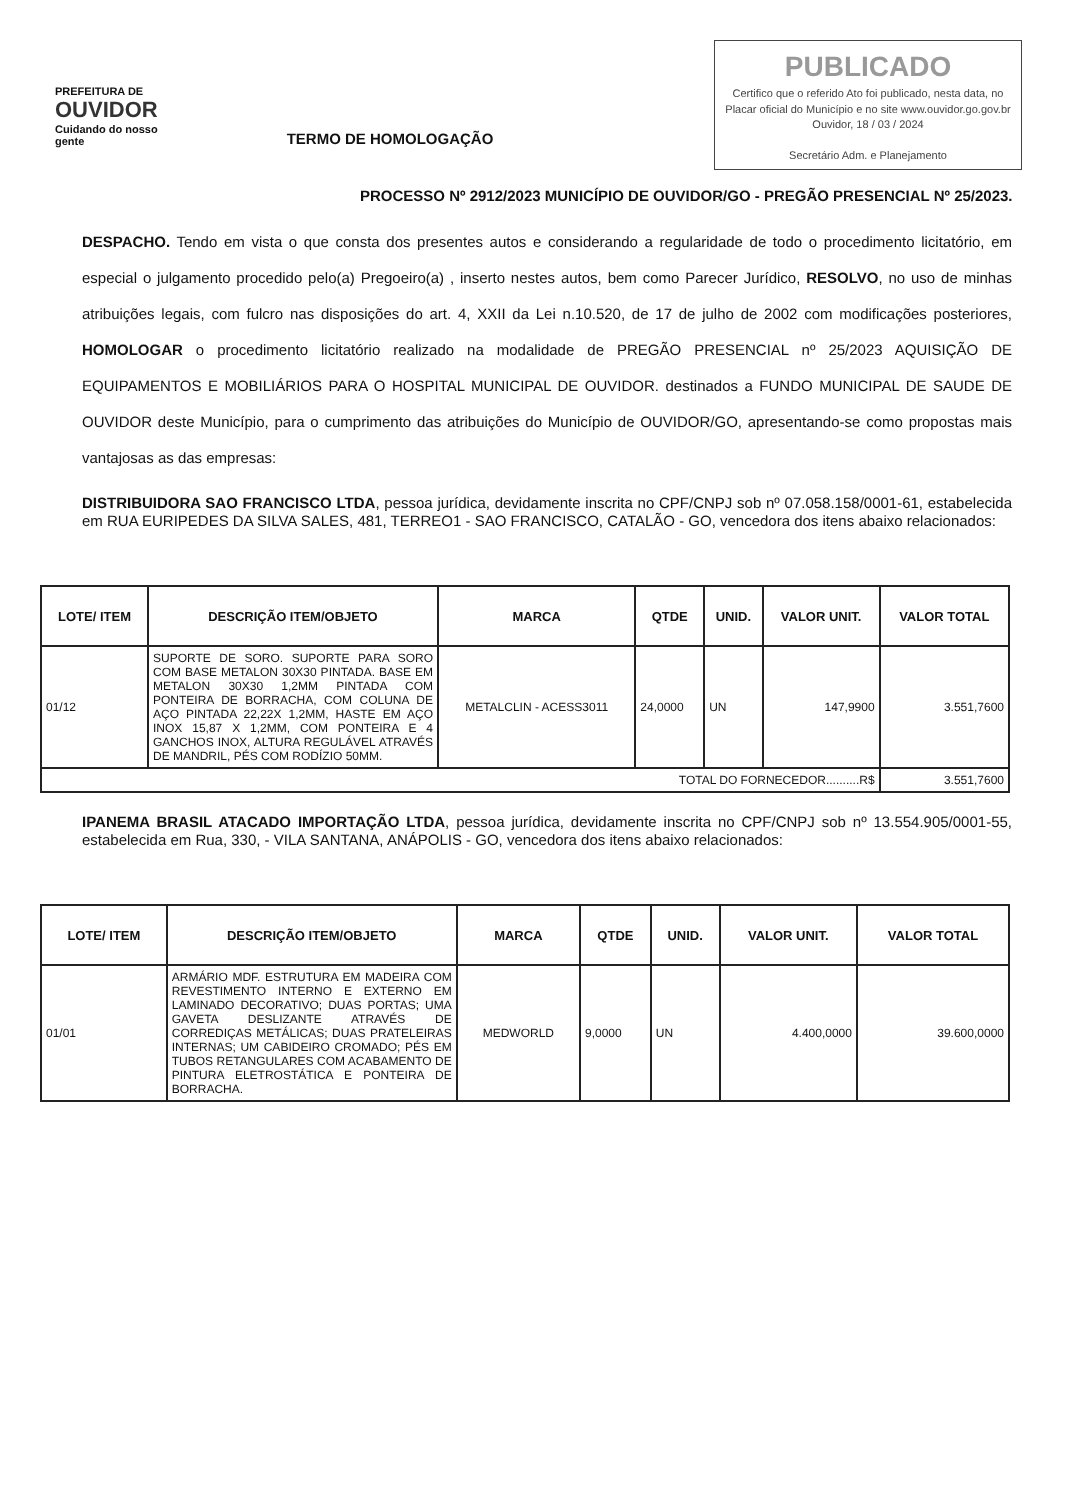PREFEITURA DE
OUVIDOR
Cuidando do nosso gente
PUBLICADO
Certifico que o referido Ato foi publicado, nesta data, no Placar oficial do Município e no site www.ouvidor.go.gov.br
Ouvidor, 18 / 03 / 2024
Secretário Adm. e Planejamento
TERMO DE HOMOLOGAÇÃO
PROCESSO Nº 2912/2023 MUNICÍPIO DE OUVIDOR/GO - PREGÃO PRESENCIAL Nº 25/2023.
DESPACHO. Tendo em vista o que consta dos presentes autos e considerando a regularidade de todo o procedimento licitatório, em especial o julgamento procedido pelo(a) Pregoeiro(a) , inserto nestes autos, bem como Parecer Jurídico, RESOLVO, no uso de minhas atribuições legais, com fulcro nas disposições do art. 4, XXII da Lei n.10.520, de 17 de julho de 2002 com modificações posteriores, HOMOLOGAR o procedimento licitatório realizado na modalidade de PREGÃO PRESENCIAL nº 25/2023 AQUISIÇÃO DE EQUIPAMENTOS E MOBILIÁRIOS PARA O HOSPITAL MUNICIPAL DE OUVIDOR. destinados a FUNDO MUNICIPAL DE SAUDE DE OUVIDOR deste Município, para o cumprimento das atribuições do Município de OUVIDOR/GO, apresentando-se como propostas mais vantajosas as das empresas:
DISTRIBUIDORA SAO FRANCISCO LTDA, pessoa jurídica, devidamente inscrita no CPF/CNPJ sob nº 07.058.158/0001-61, estabelecida em RUA EURIPEDES DA SILVA SALES, 481, TERREO1 - SAO FRANCISCO, CATALÃO - GO, vencedora dos itens abaixo relacionados:
| LOTE/ ITEM | DESCRIÇÃO ITEM/OBJETO | MARCA | QTDE | UNID. | VALOR UNIT. | VALOR TOTAL |
| --- | --- | --- | --- | --- | --- | --- |
| 01/12 | SUPORTE DE SORO. SUPORTE PARA SORO COM BASE METALON 30X30 PINTADA. BASE EM METALON 30X30 1,2MM PINTADA COM PONTEIRA DE BORRACHA, COM COLUNA DE AÇO PINTADA 22,22X 1,2MM, HASTE EM AÇO INOX 15,87 X 1,2MM, COM PONTEIRA E 4 GANCHOS INOX, ALTURA REGULÁVEL ATRAVÉS DE MANDRIL, PÉS COM RODÍZIO 50MM. | METALCLIN - ACESS3011 | 24,0000 | UN | 147,9900 | 3.551,7600 |
| TOTAL DO FORNECEDOR..........R$ | | | | | | 3.551,7600 |
IPANEMA BRASIL ATACADO IMPORTAÇÃO LTDA, pessoa jurídica, devidamente inscrita no CPF/CNPJ sob nº 13.554.905/0001-55, estabelecida em Rua, 330, - VILA SANTANA, ANÁPOLIS - GO, vencedora dos itens abaixo relacionados:
| LOTE/ ITEM | DESCRIÇÃO ITEM/OBJETO | MARCA | QTDE | UNID. | VALOR UNIT. | VALOR TOTAL |
| --- | --- | --- | --- | --- | --- | --- |
| 01/01 | ARMÁRIO MDF. ESTRUTURA EM MADEIRA COM REVESTIMENTO INTERNO E EXTERNO EM LAMINADO DECORATIVO; DUAS PORTAS; UMA GAVETA DESLIZANTE ATRAVÉS DE CORREDIÇAS METÁLICAS; DUAS PRATELEIRAS INTERNAS; UM CABIDEIRO CROMADO; PÉS EM TUBOS RETANGULARES COM ACABAMENTO DE PINTURA ELETROSTÁTICA E PONTEIRA DE BORRACHA. | MEDWORLD | 9,0000 | UN | 4.400,0000 | 39.600,0000 |